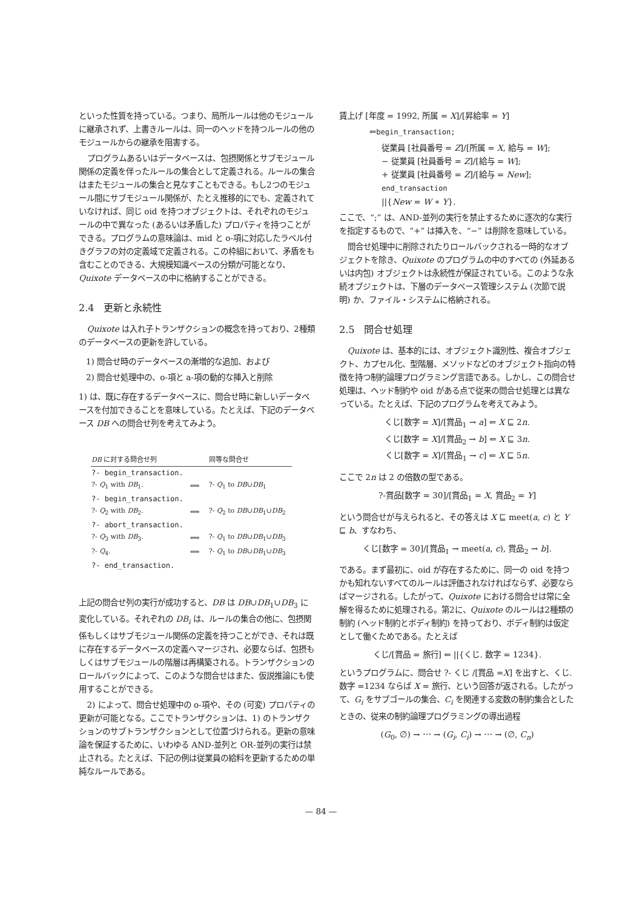といった性質を持っている。つまり、局所ルールは他のモジュールに継承されず、上書きルールは、同一のヘッドを持つルールの他のモジュールからの継承を阻害する。
プログラムあるいはデータベースは、包摂関係とサブモジュール関係の定義を伴ったルールの集合として定義される。ルールの集合はまたモジュールの集合と見なすこともできる。もし2つのモジュール間にサブモジュール関係が、たとえ推移的にでも、定義されていなければ、同じ oid を持つオブジェクトは、それぞれのモジュールの中で異なった (あるいは矛盾した) プロパティを持つことができる。プログラムの意味論は、mid と o-項に対応したラベル付きグラフの対の定義域で定義される。この枠組において、矛盾をも含むことのできる、大規模知識ベースの分類が可能となり、Quixote データベースの中に格納することができる。
2.4　更新と永続性
Quixote は入れ子トランザクションの概念を持っており、2種類のデータベースの更新を許している。
1) 問合せ時のデータベースの漸増的な追加、および
2) 問合せ処理中の、o-項と a-項の動的な挿入と削除
1) は、既に存在するデータベースに、問合せ時に新しいデータベースを付加できることを意味している。たとえば、下記のデータベース DB への問合せ列を考えてみよう。
| DB に対する問合せ列 | | 同等な問合せ |
| --- | --- | --- |
| ?- begin_transaction. | | |
| ?- Q<sub>1</sub> with DB<sub>1</sub>. | ⟺ | ?- Q<sub>1</sub> to DB ∪ DB<sub>1</sub> |
| ?- begin_transaction. | | |
| ?- Q<sub>2</sub> with DB<sub>2</sub>. | ⟺ | ?- Q<sub>2</sub> to DB ∪ DB<sub>1</sub>∪ DB<sub>2</sub> |
| ?- abort_transaction. | | |
| ?- Q<sub>3</sub> with DB<sub>3</sub>. | ⟺ | ?- Q<sub>1</sub> to DB ∪ DB<sub>1</sub>∪ DB<sub>3</sub> |
| ?- Q<sub>4</sub>. | ⟺ | ?- Q<sub>1</sub> to DB ∪ DB<sub>1</sub>∪ DB<sub>3</sub> |
| ?- end_transaction. | | |
上記の問合せ列の実行が成功すると、DB は DB∪DB<sub>1</sub>∪DB<sub>3</sub> に変化している。それぞれの DB<sub>i</sub> は、ルールの集合の他に、包摂関係もしくはサブモジュール関係の定義を持つことができ、それは既に存在するデータベースの定義へマージされ、必要ならば、包摂もしくはサブモジュールの階層は再構築される。トランザクションのロールバックによって、このような問合せはまた、仮説推論にも使用することができる。
2) によって、問合せ処理中の o-項や、その (可変) プロパティの更新が可能となる。ここでトランザクションは、1) のトランザクションのサブトランザクションとして位置づけられる。更新の意味論を保証するために、いわゆる AND-並列と OR-並列の実行は禁止される。たとえば、下記の例は従業員の給料を更新するための単純なルールである。
賃上げ [年度 = 1992, 所属 = X]/[昇給率 = Y]
⇐begin_transaction;
従業員 [社員番号 = Z]/[所属 = X, 給与 = W];
− 従業員 [社員番号 = Z]/[給与 = W];
+ 従業員 [社員番号 = Z]/[給与 = New];
end_transaction
||{New = W ∗ Y}.
ここで、“;” は、AND-並列の実行を禁止するために逐次的な実行を指定するもので、“+” は挿入を、“−” は削除を意味している。
問合せ処理中に削除されたりロールバックされる一時的なオブジェクトを除き、Quixote のプログラムの中のすべての (外延あるいは内包) オブジェクトは永続性が保証されている。このような永続オブジェクトは、下層のデータベース管理システム (次節で説明) か、ファイル・システムに格納される。
2.5　問合せ処理
Quixote は、基本的には、オブジェクト識別性、複合オブジェクト、カプセル化、型階層、メソッドなどのオブジェクト指向の特徴を持つ制約論理プログラミング言語である。しかし、この問合せ処理は、ヘッド制約や oid がある点で従来の問合せ処理とは異なっている。たとえば、下記のプログラムを考えてみよう。
くじ[数字 = X]/[賞品<sub>1</sub> → a] ⇐ X ⊑ 2n.
くじ[数字 = X]/[賞品<sub>2</sub> → b] ⇐ X ⊑ 3n.
くじ[数字 = X]/[賞品<sub>1</sub> → c] ⇐ X ⊑ 5n.
ここで 2n は 2 の倍数の型である。
?-賞品[数字 = 30]/[賞品<sub>1</sub> = X, 賞品<sub>2</sub> = Y]
という問合せが与えられると、その答えは X ⊑ meet(a, c) と Y ⊑ b、すなわち、
くじ[数字 = 30]/[賞品<sub>1</sub> → meet(a, c), 賞品<sub>2</sub> → b].
である。まず最初に、oid が存在するために、同一の oid を持つかも知れないすべてのルールは評価されなければならず、必要ならばマージされる。したがって、Quixote における問合せは常に全解を得るために処理される。第2に、Quixote のルールは2種類の制約 (ヘッド制約とボディ制約) を持っており、ボディ制約は仮定として働くためである。たとえば
くじ/[賞品 = 旅行] ⇐ ||{くじ. 数字 = 1234}.
というプログラムに、問合せ ?- くじ /[賞品 =X] を出すと、くじ. 数字 =1234 ならば X = 旅行、という回答が返される。したがって、G<sub>i</sub> をサブゴールの集合、C<sub>i</sub> を関連する変数の制約集合としたときの、従来の制約論理プログラミングの導出過程
(G<sub>0</sub>, ∅) → ⋯ → (G<sub>i</sub>, C<sub>i</sub>) → ⋯ → (∅, C<sub>n</sub>)
— 84 —